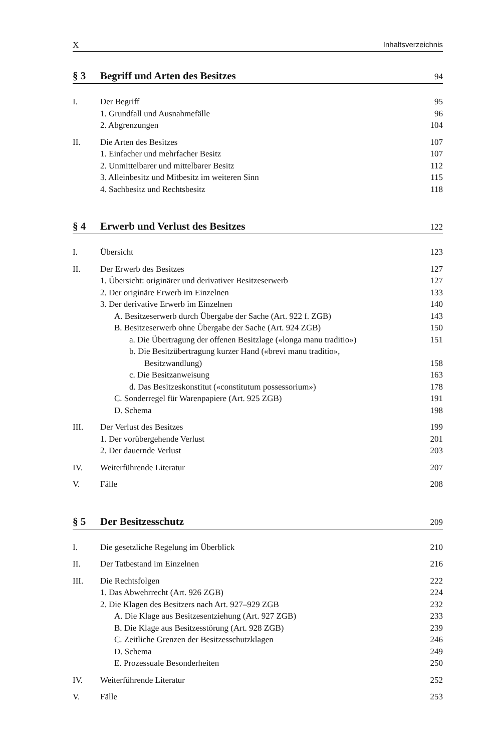X Inhaltsverzeichnis
§ 3 Begriff und Arten des Besitzes 94
I. Der Begriff 95
1. Grundfall und Ausnahmefälle 96
2. Abgrenzungen 104
II. Die Arten des Besitzes 107
1. Einfacher und mehrfacher Besitz 107
2. Unmittelbarer und mittelbarer Besitz 112
3. Alleinbesitz und Mitbesitz im weiteren Sinn 115
4. Sachbesitz und Rechtsbesitz 118
§ 4 Erwerb und Verlust des Besitzes 122
I. Übersicht 123
II. Der Erwerb des Besitzes 127
1. Übersicht: originärer und derivativer Besitzeserwerb 127
2. Der originäre Erwerb im Einzelnen 133
3. Der derivative Erwerb im Einzelnen 140
A. Besitzeserwerb durch Übergabe der Sache (Art. 922 f. ZGB) 143
B. Besitzeserwerb ohne Übergabe der Sache (Art. 924 ZGB) 150
a. Die Übertragung der offenen Besitzlage («longa manu traditio») 151
b. Die Besitzübertragung kurzer Hand («brevi manu traditio»,
Besitzwandlung) 158
c. Die Besitzanweisung 163
d. Das Besitzeskonstitut («constitutum possessorium») 178
C. Sonderregel für Warenpapiere (Art. 925 ZGB) 191
D. Schema 198
III. Der Verlust des Besitzes 199
1. Der vorübergehende Verlust 201
2. Der dauernde Verlust 203
IV. Weiterführende Literatur 207
V. Fälle 208
§ 5 Der Besitzesschutz 209
I. Die gesetzliche Regelung im Überblick 210
II. Der Tatbestand im Einzelnen 216
III. Die Rechtsfolgen 222
1. Das Abwehrrecht (Art. 926 ZGB) 224
2. Die Klagen des Besitzers nach Art. 927–929 ZGB 232
A. Die Klage aus Besitzesentziehung (Art. 927 ZGB) 233
B. Die Klage aus Besitzesstörung (Art. 928 ZGB) 239
C. Zeitliche Grenzen der Besitzesschutzklagen 246
D. Schema 249
E. Prozessuale Besonderheiten 250
IV. Weiterführende Literatur 252
V. Fälle 253